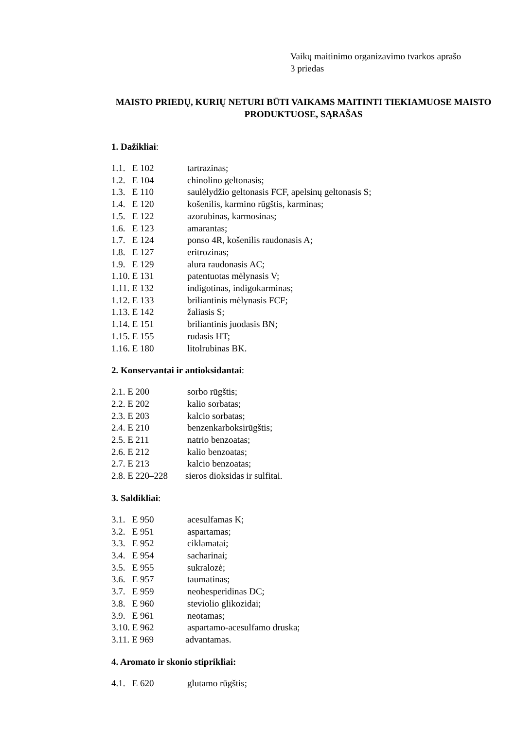Vaikų maitinimo organizavimo tvarkos aprašo
3 priedas
MAISTO PRIEDŲ, KURIŲ NETURI BŪTI VAIKAMS MAITINTI TIEKIAMUOSE MAISTO PRODUKTUOSE, SĄRAŠAS
1. Dažikliai:
1.1. E 102 tartrazinas;
1.2. E 104 chinolino geltonasis;
1.3. E 110 saulėlydžio geltonasis FCF, apelsinų geltonasis S;
1.4. E 120 košenilis, karmino rūgštis, karminas;
1.5. E 122 azorubinas, karmosinas;
1.6. E 123 amarantas;
1.7. E 124 ponso 4R, košenilis raudonasis A;
1.8. E 127 eritrozinas;
1.9. E 129 alura raudonasis AC;
1.10. E 131 patentuotas mėlynasis V;
1.11. E 132 indigotinas, indigokarminas;
1.12. E 133 briliantinis mėlynasis FCF;
1.13. E 142 žaliasis S;
1.14. E 151 briliantinis juodasis BN;
1.15. E 155 rudasis HT;
1.16. E 180 litolrubinas BK.
2. Konservantai ir antioksidantai:
2.1. E 200 sorbo rūgštis;
2.2. E 202 kalio sorbatas;
2.3. E 203 kalcio sorbatas;
2.4. E 210 benzenkarboksirūgštis;
2.5. E 211 natrio benzoatas;
2.6. E 212 kalio benzoatas;
2.7. E 213 kalcio benzoatas;
2.8. E 220–228 sieros dioksidas ir sulfitai.
3. Saldikliai:
3.1. E 950 acesulfamas K;
3.2. E 951 aspartamas;
3.3. E 952 ciklamatai;
3.4. E 954 sacharinai;
3.5. E 955 sukralozė;
3.6. E 957 taumatinas;
3.7. E 959 neohesperidinas DC;
3.8. E 960 steviolio glikozidai;
3.9. E 961 neotamas;
3.10. E 962 aspartamo-acesulfamo druska;
3.11. E 969 advantamas.
4. Aromato ir skonio stiprikliai:
4.1. E 620 glutamo rūgštis;